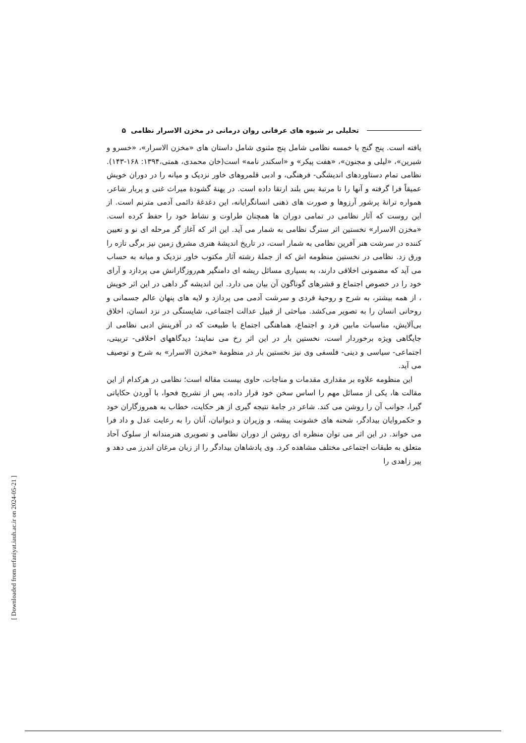تحلیلی بر شیوه های عرفانی روان درمانی در مخزن الاسرار نظامی ۵
یافته است. پنج گنج یا خمسه نظامی شامل پنج مثنوی شامل داستان های «مخزن الاسرار»، «خسرو و شیرین»، «لیلی و مجنون»، «هفت پیکر» و «اسکندر نامه» است(خان محمدی، همتی،۱۳۹۴: ۱۶۸-۱۴۳). نظامی تمام دستاوردهای اندیشگی- فرهنگی، و ادبی قلمروهای خاور نزدیک و میانه را در دوران خویش عمیقاً فرا گرفته و آنها را تا مرتبهٔ بس بلند ارتقا داده است. در پهنهٔ گشودهٔ میراث غنی و پربار شاعر، همواره ترانهٔ پرشور آرزوها و صورت های ذهنی انسانگرایانه، این دغدغهٔ دائمی آدمی مترنم است. از این روست که آثار نظامی در تمامی دوران ها همچنان طراوت و نشاط خود را حفظ کرده است. «مخزن الاسرار» نخستین اثر سترگ نظامی به شمار می آید. این اثر که آغاز گر مرحله ای نو و تعیین کننده در سرشت هنر آفرین نظامی به شمار است، در تاریخ اندیشهٔ هنری مشرق زمین نیز برگی تازه را ورق زد. نظامی در نخستین منظومه اش که از جملهٔ رشته آثار مکتوب خاور نزدیک و میانه به حساب می آید که مضمونی اخلاقی دارند، به بسیاری مسائل ریشه ای دامنگیر هم‌روزگارانش می پردازد و آرای خود را در خصوص اجتماع و قشرهای گوناگون آن بیان می دارد. این اندیشه گر داهی در این اثر خویش ، از همه بیشتر، به شرح و روحیهٔ فردی و سرشت آدمی می پردازد و لایه های پنهان عالم جسمانی و روحانی انسان را به تصویر می‌کشد. مباحثی از قبیل عدالت اجتماعی، شایستگی در نزد انسان، اخلاق بی‌آلایش، مناسبات مابین فرد و اجتماع، هماهنگی اجتماع با طبیعت که در آفرینش ادبی نظامی از جایگاهی ویژه برخوردار است، نخستین بار در این اثر رخ می نمایند؛ دیدگاههای اخلاقی- تربیتی، اجتماعی- سیاسی و دینی- فلسفی وی نیز نخستین بار در منظومهٔ «مخزن الاسرار» به شرح و توصیف می آید.
این منظومه علاوه بر مقداری مقدمات و مناجات، حاوی بیست مقاله است؛ نظامی در هرکدام از این مقالت ها، یکی از مسائل مهم را اساس سخن خود قرار داده، پس از تشریح فحوا، با آوردن حکایاتی گیرا، جوانب آن را روشن می کند. شاعر در جامهٔ نتیجه گیری از هر حکایت، خطاب به همروزگاران خود و حکمروایان بیدادگر، شحنه های خشونت پیشه، و وزیران و دیوانیان، آنان را به رعایت عدل و داد فرا می خواند. در این اثر می توان منظره ای روشن از دوران نظامی و تصویری هنرمندانه از سلوک آحاد متعلق به طبقات اجتماعی مختلف مشاهده کرد. وی پادشاهان بیدادگر را از زبان مرغان اندرز می دهد و پیر زاهدی را
[ Downloaded from erfaniyat.iauh.ac.ir on 2024-05-21 ]